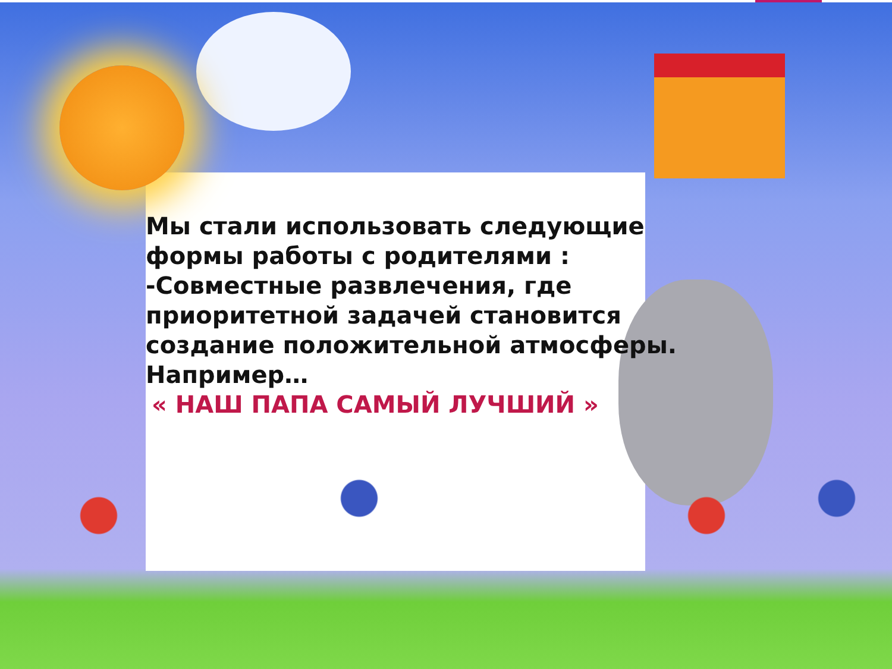Мы стали использовать следующие формы работы с родителями :
-Совместные развлечения, где приоритетной задачей становится создание положительной атмосферы. Например…
« НАШ ПАПА САМЫЙ ЛУЧШИЙ »